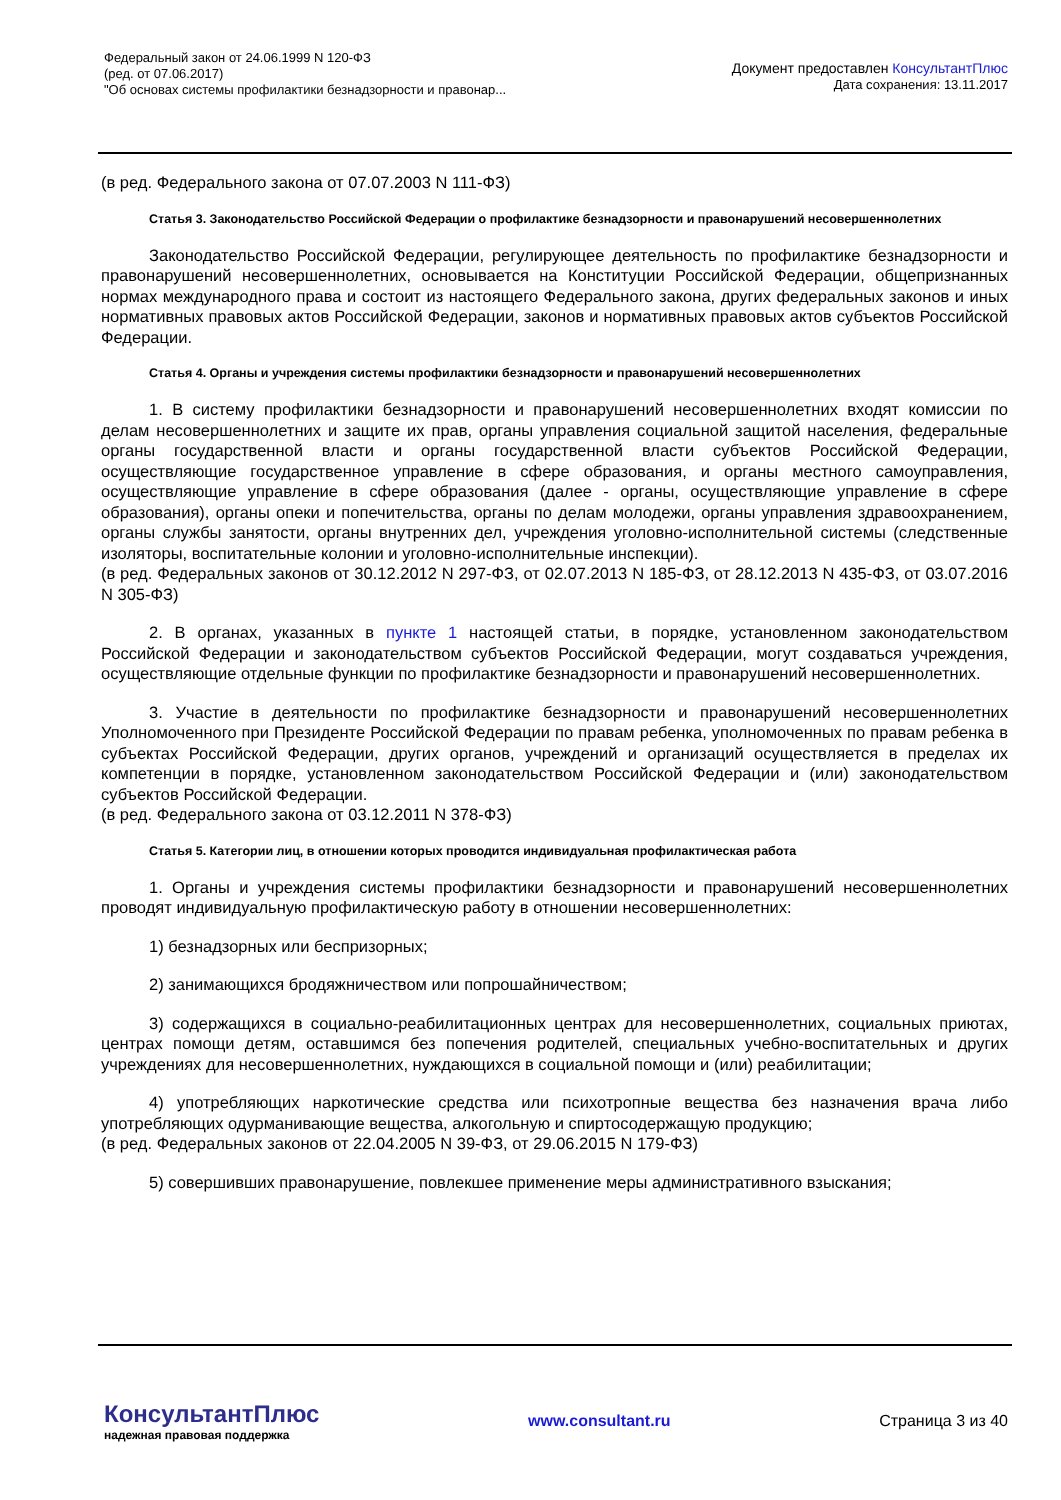Федеральный закон от 24.06.1999 N 120-ФЗ
(ред. от 07.06.2017)
"Об основах системы профилактики безнадзорности и правонар...
Документ предоставлен КонсультантПлюс
Дата сохранения: 13.11.2017
(в ред. Федерального закона от 07.07.2003 N 111-ФЗ)
Статья 3. Законодательство Российской Федерации о профилактике безнадзорности и правонарушений несовершеннолетних
Законодательство Российской Федерации, регулирующее деятельность по профилактике безнадзорности и правонарушений несовершеннолетних, основывается на Конституции Российской Федерации, общепризнанных нормах международного права и состоит из настоящего Федерального закона, других федеральных законов и иных нормативных правовых актов Российской Федерации, законов и нормативных правовых актов субъектов Российской Федерации.
Статья 4. Органы и учреждения системы профилактики безнадзорности и правонарушений несовершеннолетних
1. В систему профилактики безнадзорности и правонарушений несовершеннолетних входят комиссии по делам несовершеннолетних и защите их прав, органы управления социальной защитой населения, федеральные органы государственной власти и органы государственной власти субъектов Российской Федерации, осуществляющие государственное управление в сфере образования, и органы местного самоуправления, осуществляющие управление в сфере образования (далее - органы, осуществляющие управление в сфере образования), органы опеки и попечительства, органы по делам молодежи, органы управления здравоохранением, органы службы занятости, органы внутренних дел, учреждения уголовно-исполнительной системы (следственные изоляторы, воспитательные колонии и уголовно-исполнительные инспекции).
(в ред. Федеральных законов от 30.12.2012 N 297-ФЗ, от 02.07.2013 N 185-ФЗ, от 28.12.2013 N 435-ФЗ, от 03.07.2016 N 305-ФЗ)
2. В органах, указанных в пункте 1 настоящей статьи, в порядке, установленном законодательством Российской Федерации и законодательством субъектов Российской Федерации, могут создаваться учреждения, осуществляющие отдельные функции по профилактике безнадзорности и правонарушений несовершеннолетних.
3. Участие в деятельности по профилактике безнадзорности и правонарушений несовершеннолетних Уполномоченного при Президенте Российской Федерации по правам ребенка, уполномоченных по правам ребенка в субъектах Российской Федерации, других органов, учреждений и организаций осуществляется в пределах их компетенции в порядке, установленном законодательством Российской Федерации и (или) законодательством субъектов Российской Федерации.
(в ред. Федерального закона от 03.12.2011 N 378-ФЗ)
Статья 5. Категории лиц, в отношении которых проводится индивидуальная профилактическая работа
1. Органы и учреждения системы профилактики безнадзорности и правонарушений несовершеннолетних проводят индивидуальную профилактическую работу в отношении несовершеннолетних:
1) безнадзорных или беспризорных;
2) занимающихся бродяжничеством или попрошайничеством;
3) содержащихся в социально-реабилитационных центрах для несовершеннолетних, социальных приютах, центрах помощи детям, оставшимся без попечения родителей, специальных учебно-воспитательных и других учреждениях для несовершеннолетних, нуждающихся в социальной помощи и (или) реабилитации;
4) употребляющих наркотические средства или психотропные вещества без назначения врача либо употребляющих одурманивающие вещества, алкогольную и спиртосодержащую продукцию;
(в ред. Федеральных законов от 22.04.2005 N 39-ФЗ, от 29.06.2015 N 179-ФЗ)
5) совершивших правонарушение, повлекшее применение меры административного взыскания;
КонсультантПлюс
надежная правовая поддержка
www.consultant.ru Страница 3 из 40